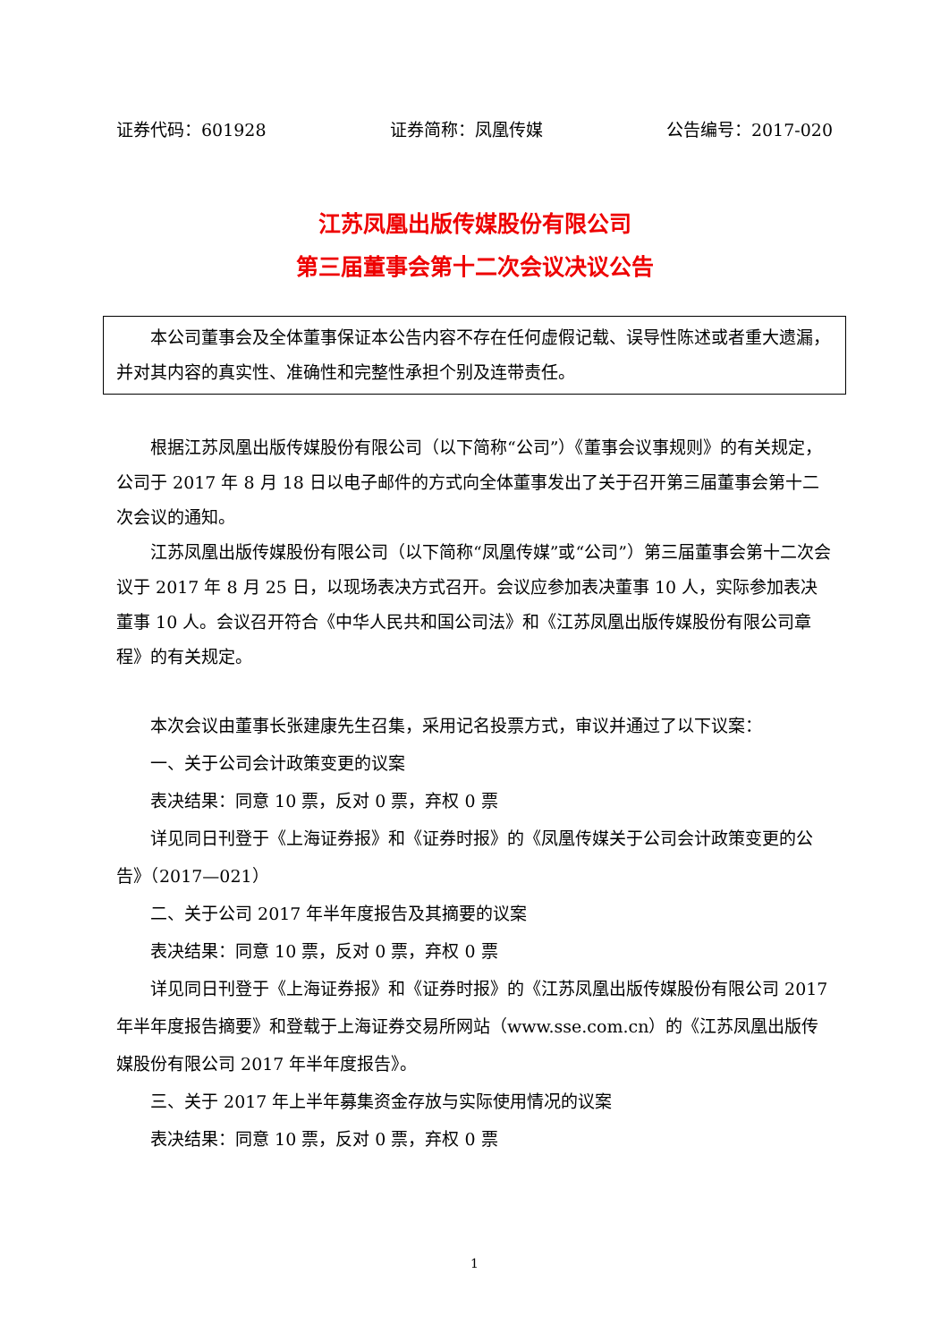证券代码：601928 证券简称：凤凰传媒 公告编号：2017-020
江苏凤凰出版传媒股份有限公司
第三届董事会第十二次会议决议公告
本公司董事会及全体董事保证本公告内容不存在任何虚假记载、误导性陈述或者重大遗漏，并对其内容的真实性、准确性和完整性承担个别及连带责任。
根据江苏凤凰出版传媒股份有限公司（以下简称“公司”）《董事会议事规则》的有关规定，公司于 2017 年 8 月 18 日以电子邮件的方式向全体董事发出了关于召开第三届董事会第十二次会议的通知。
江苏凤凰出版传媒股份有限公司（以下简称“凤凰传媒”或“公司”）第三届董事会第十二次会议于 2017 年 8 月 25 日，以现场表决方式召开。会议应参加表决董事 10 人，实际参加表决董事 10 人。会议召开符合《中华人民共和国公司法》和《江苏凤凰出版传媒股份有限公司章程》的有关规定。
本次会议由董事长张建康先生召集，采用记名投票方式，审议并通过了以下议案：
一、关于公司会计政策变更的议案
表决结果：同意 10 票，反对 0 票，弃权 0 票
详见同日刊登于《上海证券报》和《证券时报》的《凤凰传媒关于公司会计政策变更的公告》（2017—021）
二、关于公司 2017 年半年度报告及其摘要的议案
表决结果：同意 10 票，反对 0 票，弃权 0 票
详见同日刊登于《上海证券报》和《证券时报》的《江苏凤凰出版传媒股份有限公司 2017 年半年度报告摘要》和登载于上海证券交易所网站（www.sse.com.cn）的《江苏凤凰出版传媒股份有限公司 2017 年半年度报告》。
三、关于 2017 年上半年募集资金存放与实际使用情况的议案
表决结果：同意 10 票，反对 0 票，弃权 0 票
1